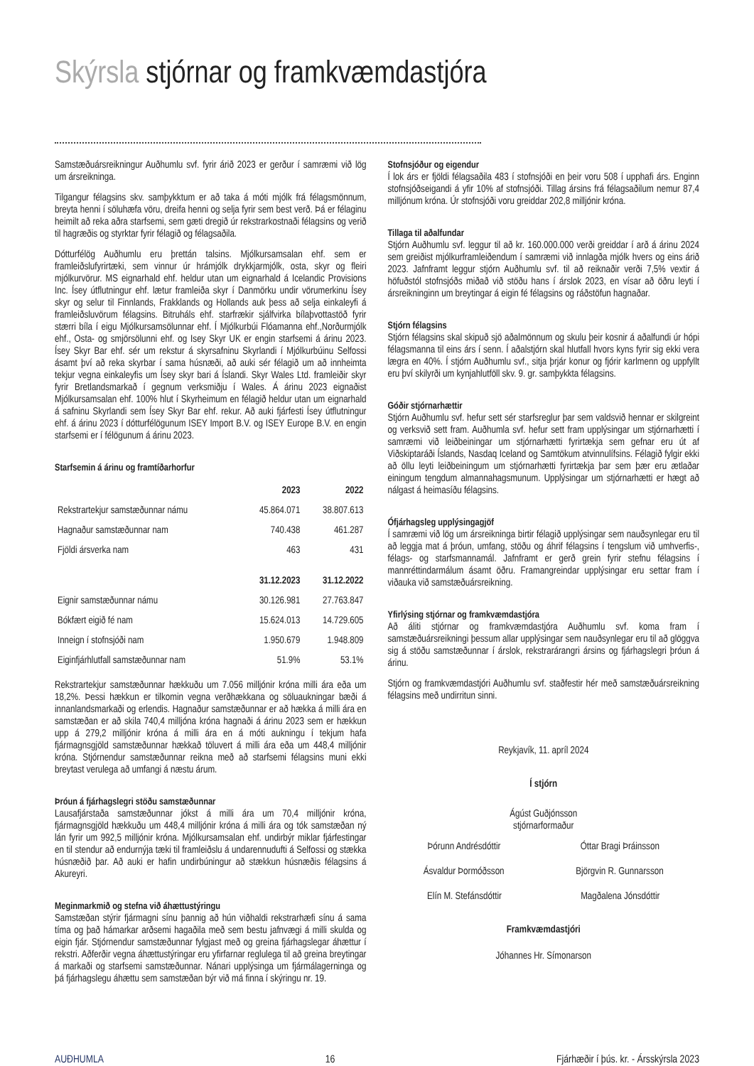Skýrsla stjórnar og framkvæmdastjóra
Samstæðuársreikningur Auðhumlu svf. fyrir árið 2023 er gerður í samræmi við lög um ársreikninga.
Tilgangur félagsins skv. samþykktum er að taka á móti mjólk frá félagsmönnum, breyta henni í söluhæfa vöru, dreifa henni og selja fyrir sem best verð. Þá er félaginu heimilt að reka aðra starfsemi, sem gæti dregið úr rekstrarkostnaði félagsins og verið til hagræðis og styrktar fyrir félagið og félagsaðila.
Dótturfélög Auðhumlu eru þrettán talsins. Mjólkursamsalan ehf. sem er framleiðslufyrirtæki, sem vinnur úr hrámjólk drykkjarmjólk, osta, skyr og fleiri mjólkurvörur. MS eignarhald ehf. heldur utan um eignarhald á Icelandic Provisions Inc. Ísey útflutningur ehf. lætur framleiða skyr í Danmörku undir vörumerkinu Ísey skyr og selur til Finnlands, Frakklands og Hollands auk þess að selja einkaleyfi á framleiðsluvörum félagsins. Bitruháls ehf. starfrækir sjálfvirka bílaþvottastöð fyrir stærri bíla í eigu Mjólkursamsölunnar ehf. Í Mjólkurbúi Flóamanna ehf.,Norðurmjólk ehf., Osta- og smjörsölunni ehf. og Isey Skyr UK er engin starfsemi á árinu 2023. Ísey Skyr Bar ehf. sér um rekstur á skyrsafninu Skyrlandi í Mjólkurbúinu Selfossi ásamt því að reka skyrbar í sama húsnæði, að auki sér félagið um að innheimta tekjur vegna einkaleyfis um Ísey skyr bari á Íslandi. Skyr Wales Ltd. framleiðir skyr fyrir Bretlandsmarkað í gegnum verksmiðju í Wales. Á árinu 2023 eignaðist Mjólkursamsalan ehf. 100% hlut í Skyrheimum en félagið heldur utan um eignarhald á safninu Skyrlandi sem Ísey Skyr Bar ehf. rekur. Að auki fjárfesti Ísey útflutningur ehf. á árinu 2023 í dótturfélögunum ISEY Import B.V. og ISEY Europe B.V. en engin starfsemi er í félögunum á árinu 2023.
Starfsemin á árinu og framtíðarhorfur
| | 2023 | 2022 |
| --- | --- | --- |
| Rekstrartekjur samstæðunnar námu | 45.864.071 | 38.807.613 |
| Hagnaður samstæðunnar nam | 740.438 | 461.287 |
| Fjöldi ársverka nam | 463 | 431 |
| | 31.12.2023 | 31.12.2022 |
| Eignir samstæðunnar námu | 30.126.981 | 27.763.847 |
| Bókfært eigið fé nam | 15.624.013 | 14.729.605 |
| Inneign í stofnsjóði nam | 1.950.679 | 1.948.809 |
| Eiginfjárhlutfall samstæðunnar nam | 51.9% | 53.1% |
Rekstrartekjur samstæðunnar hækkuðu um 7.056 milljónir króna milli ára eða um 18,2%. Þessi hækkun er tilkomin vegna verðhækkana og söluaukningar bæði á innanlandsmarkaði og erlendis. Hagnaður samstæðunnar er að hækka á milli ára en samstæðan er að skila 740,4 milljóna króna hagnaði á árinu 2023 sem er hækkun upp á 279,2 milljónir króna á milli ára en á móti aukningu í tekjum hafa fjármagnsgjöld samstæðunnar hækkað töluvert á milli ára eða um 448,4 milljónir króna. Stjórnendur samstæðunnar reikna með að starfsemi félagsins muni ekki breytast verulega að umfangi á næstu árum.
Þróun á fjárhagslegri stöðu samstæðunnar
Lausafjárstaða samstæðunnar jókst á milli ára um 70,4 milljónir króna, fjármagnsgjöld hækkuðu um 448,4 milljónir króna á milli ára og tók samstæðan ný lán fyrir um 992,5 milljónir króna. Mjólkursamsalan ehf. undirbýr miklar fjárfestingar en til stendur að endurnýja tæki til framleiðslu á undarennudufti á Selfossi og stækka húsnæðið þar. Að auki er hafin undirbúningur að stækkun húsnæðis félagsins á Akureyri.
Meginmarkmið og stefna við áhættustýringu
Samstæðan stýrir fjármagni sínu þannig að hún viðhaldi rekstrarhæfi sínu á sama tíma og það hámarkar arðsemi hagaðila með sem bestu jafnvægi á milli skulda og eigin fjár. Stjórnendur samstæðunnar fylgjast með og greina fjárhagslegar áhættur í rekstri. Aðferðir vegna áhættustýringar eru yfirfarnar reglulega til að greina breytingar á markaði og starfsemi samstæðunnar. Nánari upplýsinga um fjármálagerninga og þá fjárhagslegu áhættu sem samstæðan býr við má finna í skýringu nr. 19.
Stofnsjóður og eigendur
Í lok árs er fjöldi félagsaðila 483 í stofnsjóði en þeir voru 508 í upphafi árs. Enginn stofnsjóðseigandi á yfir 10% af stofnsjóði. Tillag ársins frá félagsaðilum nemur 87,4 milljónum króna. Úr stofnsjóði voru greiddar 202,8 milljónir króna.
Tillaga til aðalfundar
Stjórn Auðhumlu svf. leggur til að kr. 160.000.000 verði greiddar í arð á árinu 2024 sem greiðist mjólkurframleiðendum í samræmi við innlagða mjólk hvers og eins árið 2023. Jafnframt leggur stjórn Auðhumlu svf. til að reiknaðir verði 7,5% vextir á höfuðstól stofnsjóðs miðað við stöðu hans í árslok 2023, en vísar að öðru leyti í ársreikninginn um breytingar á eigin fé félagsins og ráðstöfun hagnaðar.
Stjórn félagsins
Stjórn félagsins skal skipuð sjö aðalmönnum og skulu þeir kosnir á aðalfundi úr hópi félagsmanna til eins árs í senn. Í aðalstjórn skal hlutfall hvors kyns fyrir sig ekki vera lægra en 40%. Í stjórn Auðhumlu svf., sitja þrjár konur og fjórir karlmenn og uppfyllt eru því skilyrði um kynjahlutföll skv. 9. gr. samþykkta félagsins.
Góðir stjórnarhættir
Stjórn Auðhumlu svf. hefur sett sér starfsreglur þar sem valdsvið hennar er skilgreint og verksvið sett fram. Auðhumla svf. hefur sett fram upplýsingar um stjórnarhætti í samræmi við leiðbeiningar um stjórnarhætti fyrirtækja sem gefnar eru út af Viðskiptaráði Íslands, Nasdaq Iceland og Samtökum atvinnulífsins. Félagið fylgir ekki að öllu leyti leiðbeiningum um stjórnarhætti fyrirtækja þar sem þær eru ætlaðar einingum tengdum almannahagsmunum. Upplýsingar um stjórnarhætti er hægt að nálgast á heimasíðu félagsins.
Ófjárhagsleg upplýsingagjöf
Í samræmi við lög um ársreikninga birtir félagið upplýsingar sem nauðsynlegar eru til að leggja mat á þróun, umfang, stöðu og áhrif félagsins í tengslum við umhverfis-, félags- og starfsmannamál. Jafnframt er gerð grein fyrir stefnu félagsins í mannréttindarmálum ásamt öðru. Framangreindar upplýsingar eru settar fram í viðauka við samstæðuársreikning.
Yfirlýsing stjórnar og framkvæmdastjóra
Að áliti stjórnar og framkvæmdastjóra Auðhumlu svf. koma fram í samstæðuársreikningi þessum allar upplýsingar sem nauðsynlegar eru til að glöggva sig á stöðu samstæðunnar í árslok, rekstrarárangri ársins og fjárhagslegri þróun á árinu.
Stjórn og framkvæmdastjóri Auðhumlu svf. staðfestir hér með samstæðuársreikning félagsins með undirritun sinni.
Reykjavík, 11. apríl 2024
Í stjórn
Ágúst Guðjónsson
stjórnarformaður
Þórunn Andrésdóttir Óttar Bragi Þráinsson
Ásvaldur Þormóðsson Björgvin R. Gunnarsson
Elín M. Stefánsdóttir Magðalena Jónsdóttir
Framkvæmdastjóri
Jóhannes Hr. Símonarson
AUÐHUMLA 16 Fjárhæðir í þús. kr. - Ársskýrsla 2023